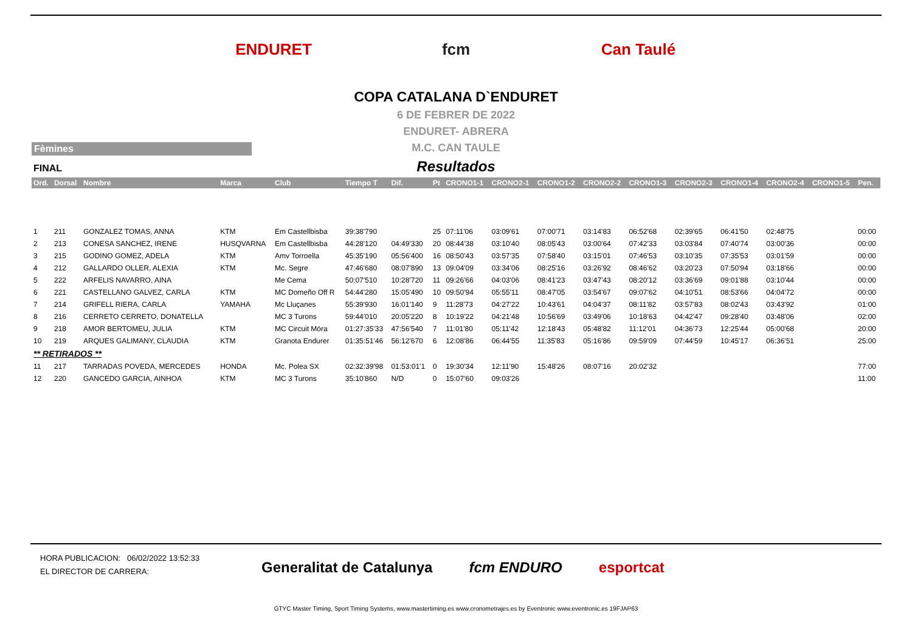ENDURET fcm Can Taulé
COPA CATALANA D`ENDURET
6 DE FEBRER DE 2022
ENDURET- ABRERA
M.C. CAN TAULE
Fèmines
FINAL
Resultados
| Ord. | Dorsal | Nombre | Marca | Club | Tiempo T | Dif. | Pt | CRONO1-1 | CRONO2-1 | CRONO1-2 | CRONO2-2 | CRONO1-3 | CRONO2-3 | CRONO1-4 | CRONO2-4 | CRONO1-5 | Pen. |
| --- | --- | --- | --- | --- | --- | --- | --- | --- | --- | --- | --- | --- | --- | --- | --- | --- | --- |
| 1 | 211 | GONZALEZ TOMAS, ANNA | KTM | Em Castellbisba | 39:38'790 | | 25 | 07:11'06 | 03:09'61 | 07:00'71 | 03:14'83 | 06:52'68 | 02:39'65 | 06:41'50 | 02:48'75 | | 00:00 |
| 2 | 213 | CONESA SANCHEZ, IRENE | HUSQVARNA | Em Castellbisba | 44:28'120 | 04:49'330 | 20 | 08:44'38 | 03:10'40 | 08:05'43 | 03:00'64 | 07:42'33 | 03:03'84 | 07:40'74 | 03:00'36 | | 00:00 |
| 3 | 215 | GODINO GOMEZ, ADELA | KTM | Amv Torroella | 45:35'190 | 05:56'400 | 16 | 08:50'43 | 03:57'35 | 07:58'40 | 03:15'01 | 07:46'53 | 03:10'35 | 07:35'53 | 03:01'59 | | 00:00 |
| 4 | 212 | GALLARDO OLLER, ALEXIA | KTM | Mc. Segre | 47:46'680 | 08:07'890 | 13 | 09:04'09 | 03:34'06 | 08:25'16 | 03:26'92 | 08:46'62 | 03:20'23 | 07:50'94 | 03:18'66 | | 00:00 |
| 5 | 222 | ARFELIS NAVARRO, AINA | | Me Cema | 50:07'510 | 10:28'720 | 11 | 09:26'66 | 04:03'06 | 08:41'23 | 03:47'43 | 08:20'12 | 03:36'69 | 09:01'88 | 03:10'44 | | 00:00 |
| 6 | 221 | CASTELLANO GALVEZ, CARLA | KTM | MC Domeño Off R | 54:44'280 | 15:05'490 | 10 | 09:50'94 | 05:55'11 | 08:47'05 | 03:54'67 | 09:07'62 | 04:10'51 | 08:53'66 | 04:04'72 | | 00:00 |
| 7 | 214 | GRIFELL RIERA, CARLA | YAMAHA | Mc Lluçanes | 55:39'930 | 16:01'140 | 9 | 11:28'73 | 04:27'22 | 10:43'61 | 04:04'37 | 08:11'82 | 03:57'83 | 08:02'43 | 03:43'92 | | 01:00 |
| 8 | 216 | CERRETO CERRETO, DONATELLA | | MC 3 Turons | 59:44'010 | 20:05'220 | 8 | 10:19'22 | 04:21'48 | 10:56'69 | 03:49'06 | 10:18'63 | 04:42'47 | 09:28'40 | 03:48'06 | | 02:00 |
| 9 | 218 | AMOR BERTOMEU, JULIA | KTM | MC Circuit Móra | 01:27:35'33 | 47:56'540 | 7 | 11:01'80 | 05:11'42 | 12:18'43 | 05:48'82 | 11:12'01 | 04:36'73 | 12:25'44 | 05:00'68 | | 20:00 |
| 10 | 219 | ARQUES GALIMANY, CLAUDIA | KTM | Granota Endurer | 01:35:51'46 | 56:12'670 | 6 | 12:08'86 | 06:44'55 | 11:35'83 | 05:16'86 | 09:59'09 | 07:44'59 | 10:45'17 | 06:36'51 | | 25:00 |
| ** RETIRADOS ** | | | | | | | | | | | | | | | | | |
| 11 | 217 | TARRADAS POVEDA, MERCEDES | HONDA | Mc. Polea SX | 02:32:39'98 | 01:53:01'1 | 0 | 19:30'34 | 12:11'90 | 15:48'26 | 08:07'16 | 20:02'32 | | | | | 77:00 |
| 12 | 220 | GANCEDO GARCIA, AINHOA | KTM | MC 3 Turons | 35:10'860 | N/D | 0 | 15:07'60 | 09:03'26 | | | | | | | | 11:00 |
HORA PUBLICACION: 06/02/2022 13:52:33
EL DIRECTOR DE CARRERA:
Generalitat de Catalunya fcm ENDURO esportcat
GTYC Master Timing, Sport Timing Systems, www.mastertiming.es www.cronometrajes.es by Eventronic www.eventronic.es 19FJAP63